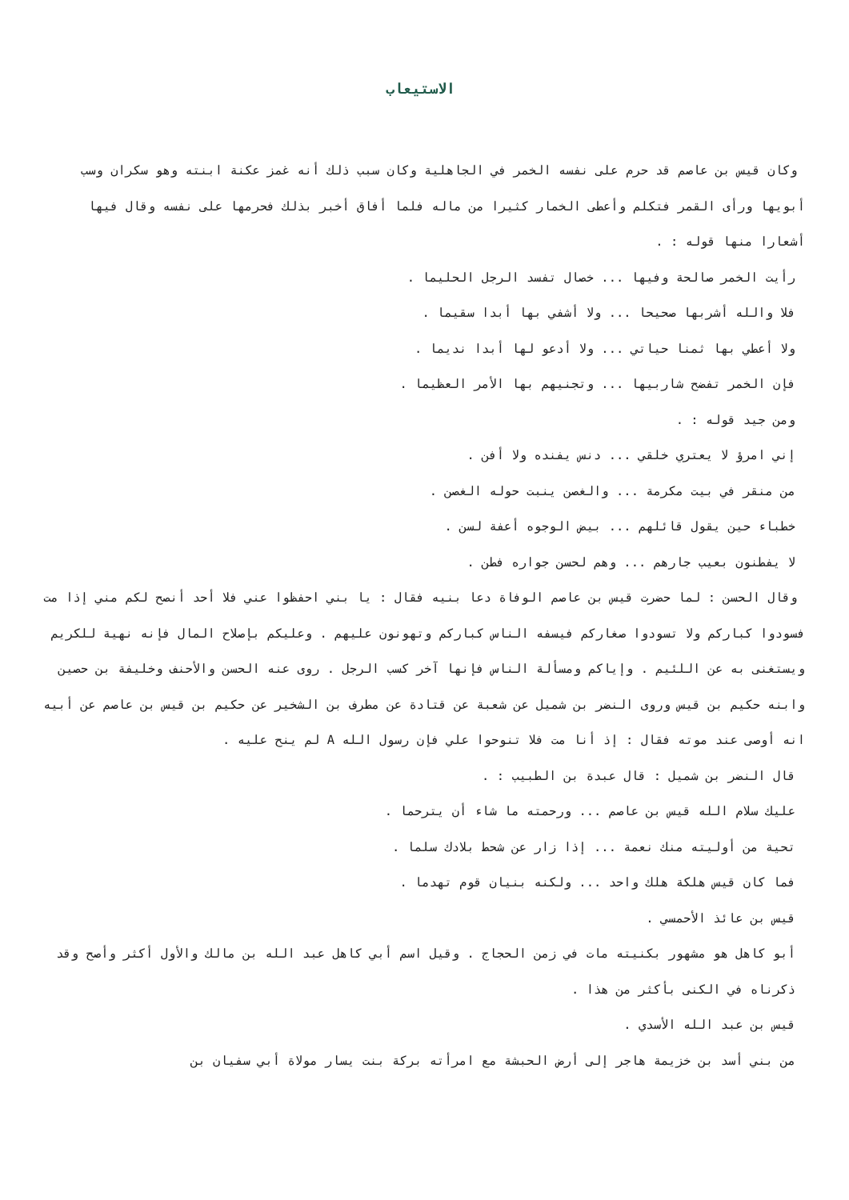الاستيعاب
وكان قيس بن عاصم قد حرم على نفسه الخمر في الجاهلية وكان سبب ذلك أنه غمز عكنة ابنته وهو سكران وسب أبويها ورأى القمر فتكلم وأعطى الخمار كثيرا من ماله فلما أفاق أخبر بذلك فحرمها على نفسه وقال فيها أشعارا منها قوله : .
رأيت الخمر صالحة وفيها ... خصال تفسد الرجل الحليما .
فلا والله أشربها صحيحا ... ولا أشفي بها أبدا سقيما .
ولا أعطي بها ثمنا حياتي ... ولا أدعو لها أبدا نديما .
فإن الخمر تفضح شاربيها ... وتجنيهم بها الأمر العظيما .
ومن جيد قوله : .
إني امرؤ لا يعتري خلقي ... دنس يفنده ولا أفن .
من منقر في بيت مكرمة ... والغصن ينبت حوله الغصن .
خطباء حين يقول قائلهم ... بيض الوجوه أعفة لسن .
لا يفطنون بعيب جارهم ... وهم لحسن جواره فطن .
وقال الحسن : لما حضرت قيس بن عاصم الوفاة دعا بنيه فقال : يا بني احفظوا عني فلا أحد أنصح لكم مني إذا مت فسودوا كباركم ولا تسودوا صغاركم فيسفه الناس كباركم وتهونون عليهم . وعليكم بإصلاح المال فإنه نهية للكريم ويستغنى به عن اللئيم . وإياكم ومسألة الناس فإنها آخر كسب الرجل . روى عنه الحسن والأحنف وخليفة بن حصين وابنه حكيم بن قيس وروى النضر بن شميل عن شعبة عن قتادة عن مطرف بن الشخير عن حكيم بن قيس بن عاصم عن أبيه انه أوصى عند موته فقال : إذ أنا مت فلا تنوحوا علي فإن رسول الله A لم ينح عليه .
قال النضر بن شميل : قال عبدة بن الطبيب : .
عليك سلام الله قيس بن عاصم ... ورحمته ما شاء أن يترحما .
تحية من أوليته منك نعمة ... إذا زار عن شحط بلادك سلما .
فما كان قيس هلكة هلك واحد ... ولكنه بنيان قوم تهدما .
قيس بن عائذ الأحمسي .
أبو كاهل هو مشهور بكنيته مات في زمن الحجاج . وقيل اسم أبي كاهل عبد الله بن مالك والأول أكثر وأصح وقد ذكرناه في الكنى بأكثر من هذا .
قيس بن عبد الله الأسدي .
من بني أسد بن خزيمة هاجر إلى أرض الحبشة مع امرأته بركة بنت يسار مولاة أبي سفيان بن